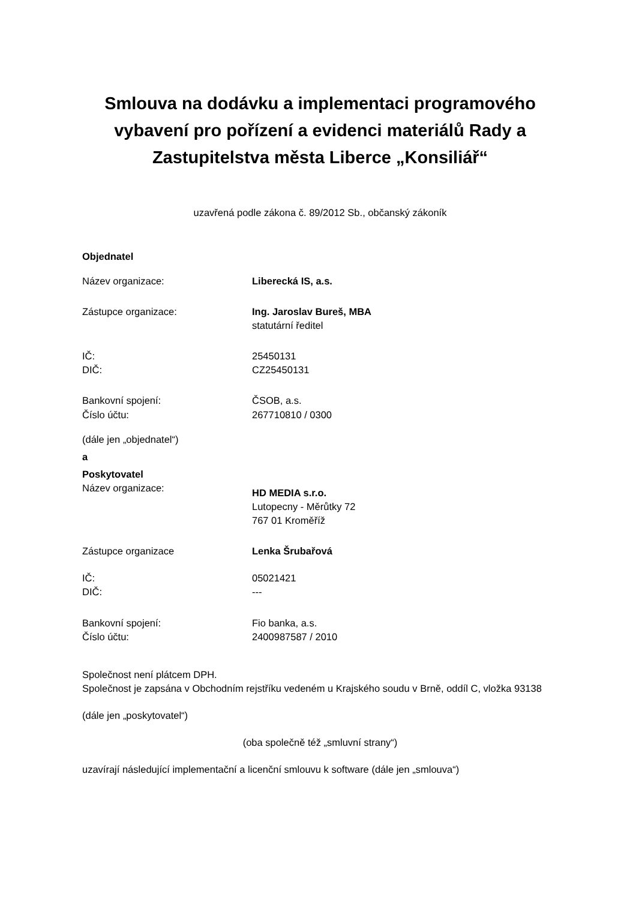Smlouva na dodávku a implementaci programového vybavení pro pořízení a evidenci materiálů Rady a Zastupitelstva města Liberce „Konsiliář“
uzavřená podle zákona č. 89/2012 Sb., občanský zákoník
Objednatel
Název organizace: Liberecká IS, a.s.
Zástupce organizace: Ing. Jaroslav Bureš, MBA
statutární ředitel
IČ:
DIČ:
25450131
CZ25450131
Bankovní spojení:
Číslo účtu:
ČSOB, a.s.
267710810 / 0300
(dále jen „objednatel“)
a
Poskytovatel
Název organizace:
HD MEDIA s.r.o.
Lutopecny - Měrůtky 72
767 01 Kroměříž
Zástupce organizace Lenka Šrubařová
IČ:
DIČ:
05021421
---
Bankovní spojení:
Číslo účtu:
Fio banka, a.s.
2400987587 / 2010
Společnost není plátcem DPH.
Společnost je zapsána v Obchodním rejstříku vedeném u Krajského soudu v Brně, oddíl C, vložka 93138
(dále jen „poskytovatel“)
(oba společně též „smluvní strany“)
uzavírají následující implementační a licenční smlouvu k software (dále jen „smlouva“)